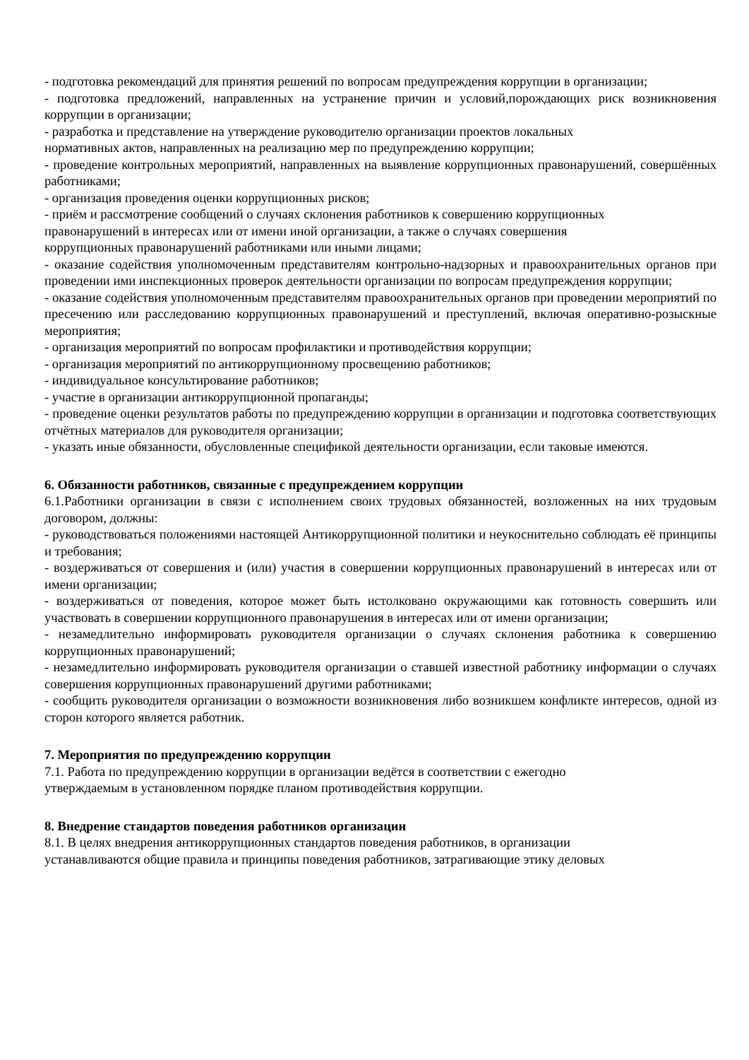- подготовка рекомендаций для принятия решений по вопросам предупреждения коррупции в организации;
- подготовка предложений, направленных на устранение причин и условий,порождающих риск возникновения коррупции в организации;
- разработка и представление на утверждение руководителю организации проектов локальных
нормативных актов, направленных на реализацию мер по предупреждению коррупции;
- проведение контрольных мероприятий, направленных на выявление коррупционных правонарушений, совершённых работниками;
- организация проведения оценки коррупционных рисков;
- приём и рассмотрение сообщений о случаях склонения работников к совершению коррупционных
правонарушений в интересах или от имени иной организации, а также о случаях совершения
коррупционных правонарушений работниками или иными лицами;
- оказание содействия уполномоченным представителям контрольно-надзорных и правоохранительных органов при проведении ими инспекционных проверок деятельности организации по вопросам предупреждения коррупции;
- оказание содействия уполномоченным представителям правоохранительных органов при проведении мероприятий по пресечению или расследованию коррупционных правонарушений и преступлений, включая оперативно-розыскные мероприятия;
- организация мероприятий по вопросам профилактики и противодействия коррупции;
- организация мероприятий по антикоррупционному просвещению работников;
- индивидуальное консультирование работников;
- участие в организации антикоррупционной пропаганды;
- проведение оценки результатов работы по предупреждению коррупции в организации и подготовка соответствующих отчётных материалов для руководителя организации;
- указать иные обязанности, обусловленные спецификой деятельности организации, если таковые имеются.
6. Обязанности работников, связанные с предупреждением коррупции
6.1.Работники организации в связи с исполнением своих трудовых обязанностей, возложенных на них трудовым договором, должны:
- руководствоваться положениями настоящей Антикоррупционной политики и неукоснительно соблюдать её принципы и требования;
- воздерживаться от совершения и (или) участия в совершении коррупционных правонарушений в интересах или от имени организации;
- воздерживаться от поведения, которое может быть истолковано окружающими как готовность совершить или участвовать в совершении коррупционного правонарушения в интересах или от имени организации;
- незамедлительно информировать руководителя организации о случаях склонения работника к совершению коррупционных правонарушений;
- незамедлительно информировать руководителя организации о ставшей известной работнику информации о случаях совершения коррупционных правонарушений другими работниками;
- сообщить руководителя организации о возможности возникновения либо возникшем конфликте интересов, одной из сторон которого является работник.
7. Мероприятия по предупреждению коррупции
7.1. Работа по предупреждению коррупции в организации ведётся в соответствии с ежегодно
утверждаемым в установленном порядке планом противодействия коррупции.
8. Внедрение стандартов поведения работников организации
8.1. В целях внедрения антикоррупционных стандартов поведения работников, в организации
устанавливаются общие правила и принципы поведения работников, затрагивающие этику деловых